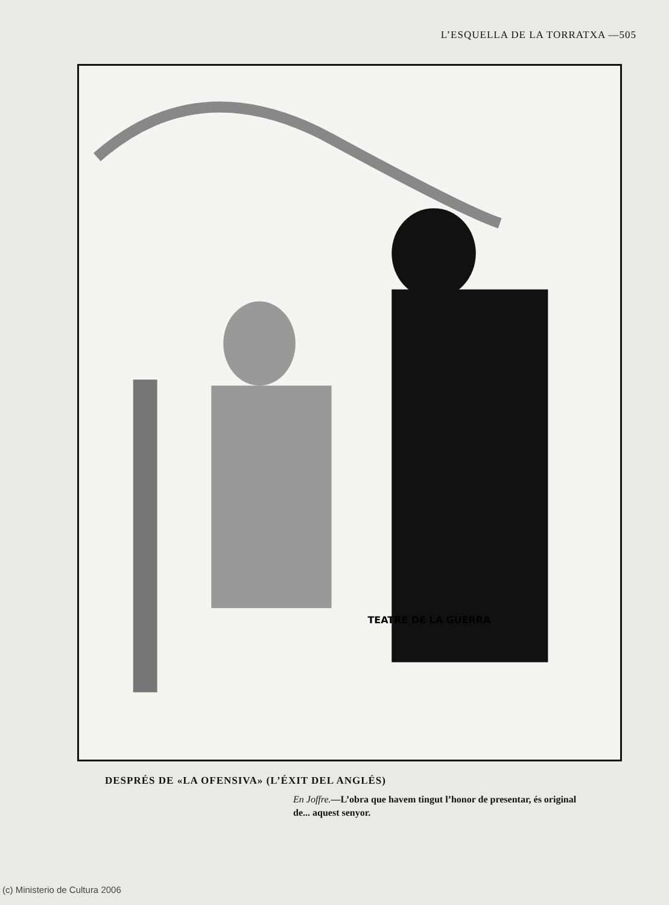L’ESQUELLA DE LA TORRATXA —505
TEATRE DE LA GUERRA
DESPRÉS DE «LA OFENSIVA» (L’ÉXIT DEL ANGLÉS)
En Joffre.—L’obra que havem tingut l’honor de presentar, és original de... aquest senyor.
(c) Ministerio de Cultura 2006